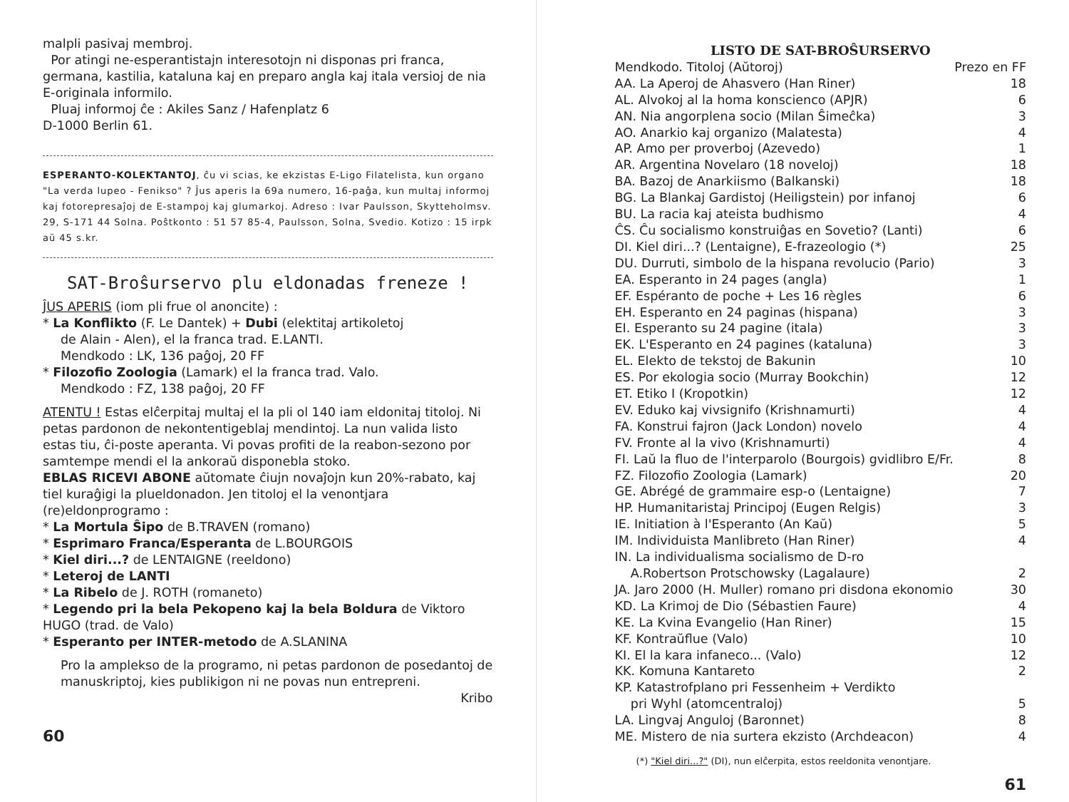malpli pasivaj membroj.
Por atingi ne-esperantistajn interesotojn ni disponas pri franca, germana, kastilia, kataluna kaj en preparo angla kaj itala versioj de nia E-originala informilo.
Pluaj informoj ĉe : Akiles Sanz / Hafenplatz 6
D-1000 Berlin 61.
ESPERANTO-KOLEKTANTOJ, ĉu vi scias, ke ekzistas E-Ligo Filatelista, kun organo "La verda lupeo - Fenikso" ? Ĵus aperis la 69a numero, 16-paĝa, kun multaj informoj kaj fotorepresaĵoj de E-stampoj kaj glumarkoj. Adreso : Ivar Paulsson, Skytteholmsv. 29, S-171 44 Solna. Poŝtkonto : 51 57 85-4, Paulsson, Solna, Svedio. Kotizo : 15 irpk aŭ 45 s.kr.
SAT-Broŝurservo plu eldonadas freneze !
ĴUS APERIS (iom pli frue ol anoncite) :
* La Konflikto (F. Le Dantek) + Dubi (elektitaj artikoletoj
de Alain - Alen), el la franca trad. E.LANTI.
Mendkodo : LK, 136 paĝoj, 20 FF
* Filozofio Zoologia (Lamark) el la franca trad. Valo.
Mendkodo : FZ, 138 paĝoj, 20 FF
ATENTU ! Estas elĉerpitaj multaj el la pli ol 140 iam eldonitaj titoloj. Ni petas pardonon de nekontentigeblaj mendintoj. La nun valida listo estas tiu, ĉi-poste aperanta. Vi povas profiti de la reabon-sezono por samtempe mendi el la ankoraŭ disponebla stoko.
EBLAS RICEVI ABONE aŭtomate ĉiujn novaĵojn kun 20%-rabato, kaj tiel kuraĝigi la plueldonadon. Jen titoloj el la venontjara (re)eldonprogramo :
* La Mortula Ŝipo de B.TRAVEN (romano)
* Esprimaro Franca/Esperanta de L.BOURGOIS
* Kiel diri...? de LENTAIGNE (reeldono)
* Leteroj de LANTI
* La Ribelo de J. ROTH (romaneto)
* Legendo pri la bela Pekopeno kaj la bela Boldura de Viktoro HUGO (trad. de Valo)
* Esperanto per INTER-metodo de A.SLANINA
Pro la amplekso de la programo, ni petas pardonon de posedantoj de manuskriptoj, kies publikigon ni ne povas nun entrepreni.
Kribo
60
LISTO DE SAT-BROŜURSERVO
| Mendkodo. Titoloj (Aŭtoroj) | Prezo en FF |
| AA. La Aperoj de Ahasvero (Han Riner) | 18 |
| AL. Alvokoj al la homa konscienco (APJR) | 6 |
| AN. Nia angorplena socio (Milan Ŝimeĉka) | 3 |
| AO. Anarkio kaj organizo (Malatesta) | 4 |
| AP. Amo per proverboj (Azevedo) | 1 |
| AR. Argentina Novelaro (18 noveloj) | 18 |
| BA. Bazoj de Anarkiismo (Balkanski) | 18 |
| BG. La Blankaj Gardistoj (Heiligstein) por infanoj | 6 |
| BU. La racia kaj ateista budhismo | 4 |
| ĈS. Ĉu socialismo konstruiĝas en Sovetio? (Lanti) | 6 |
| DI. Kiel diri...? (Lentaigne), E-frazeologio (*) | 25 |
| DU. Durruti, simbolo de la hispana revolucio (Pario) | 3 |
| EA. Esperanto in 24 pages (angla) | 1 |
| EF. Espéranto de poche + Les 16 règles | 6 |
| EH. Esperanto en 24 paginas (hispana) | 3 |
| EI. Esperanto su 24 pagine (itala) | 3 |
| EK. L'Esperanto en 24 pagines (kataluna) | 3 |
| EL. Elekto de tekstoj de Bakunin | 10 |
| ES. Por ekologia socio (Murray Bookchin) | 12 |
| ET. Etiko I (Kropotkin) | 12 |
| EV. Eduko kaj vivsignifo (Krishnamurti) | 4 |
| FA. Konstrui fajron (Jack London) novelo | 4 |
| FV. Fronte al la vivo (Krishnamurti) | 4 |
| FI. Laŭ la fluo de l'interparolo (Bourgois) gvidlibro E/Fr. | 8 |
| FZ. Filozofio Zoologia (Lamark) | 20 |
| GE. Abrégé de grammaire esp-o (Lentaigne) | 7 |
| HP. Humanitaristaj Principoj (Eugen Relgis) | 3 |
| IE. Initiation à l'Esperanto (An Kaŭ) | 5 |
| IM. Individuista Manlibreto (Han Riner) | 4 |
| IN. La individualisma socialismo de D-ro A.Robertson Protschowsky (Lagalaure) | 2 |
| JA. Jaro 2000 (H. Muller) romano pri disdona ekonomio | 30 |
| KD. La Krimoj de Dio (Sébastien Faure) | 4 |
| KE. La Kvina Evangelio (Han Riner) | 15 |
| KF. Kontraŭflue (Valo) | 10 |
| KI. El la kara infaneco... (Valo) | 12 |
| KK. Komuna Kantareto | 2 |
| KP. Katastrofplano pri Fessenheim + Verdikto pri Wyhl (atomcentraloj) | 5 |
| LA. Lingvaj Anguloj (Baronnet) | 8 |
| ME. Mistero de nia surtera ekzisto (Archdeacon) | 4 |
(*) "Kiel diri...?" (DI), nun elĉerpita, estos reeldonita venontjare.
61